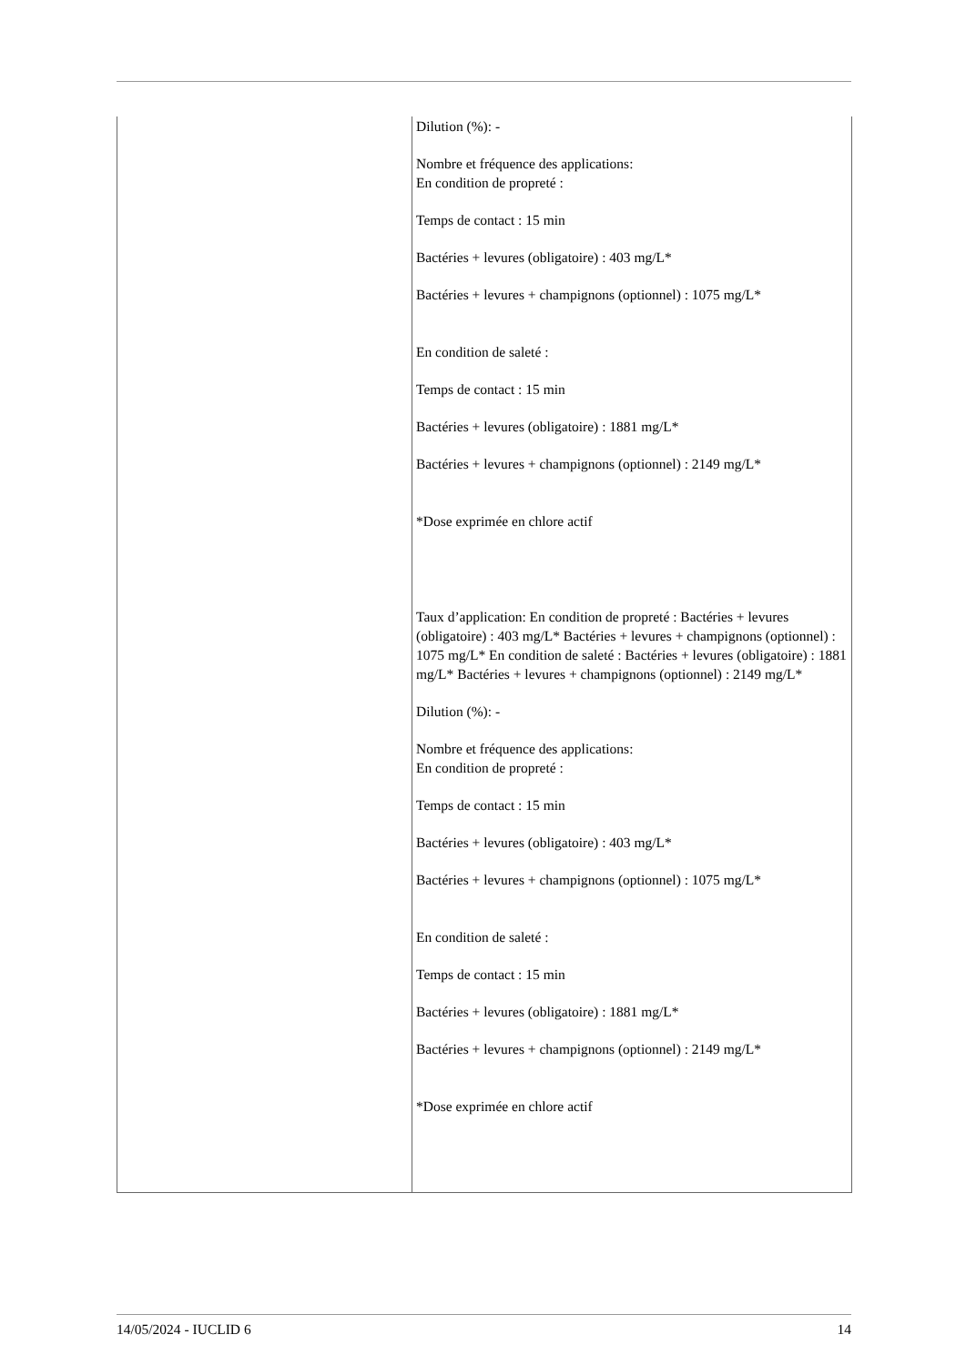| | Dilution (%): - Nombre et fréquence des applications: En condition de propreté : Temps de contact : 15 min Bactéries + levures (obligatoire) : 403 mg/L* Bactéries + levures + champignons (optionnel) : 1075 mg/L* En condition de saleté : Temps de contact : 15 min Bactéries + levures (obligatoire) : 1881 mg/L* Bactéries + levures + champignons (optionnel) : 2149 mg/L* *Dose exprimée en chlore actif Taux d’application: En condition de propreté : Bactéries + levures (obligatoire) : 403 mg/L* Bactéries + levures + champignons (optionnel) : 1075 mg/L* En condition de saleté : Bactéries + levures (obligatoire) : 1881 mg/L* Bactéries + levures + champignons (optionnel) : 2149 mg/L* Dilution (%): - Nombre et fréquence des applications: En condition de propreté : Temps de contact : 15 min Bactéries + levures (obligatoire) : 403 mg/L* Bactéries + levures + champignons (optionnel) : 1075 mg/L* En condition de saleté : Temps de contact : 15 min Bactéries + levures (obligatoire) : 1881 mg/L* Bactéries + levures + champignons (optionnel) : 2149 mg/L* *Dose exprimée en chlore actif |
14/05/2024 - IUCLID 6 14